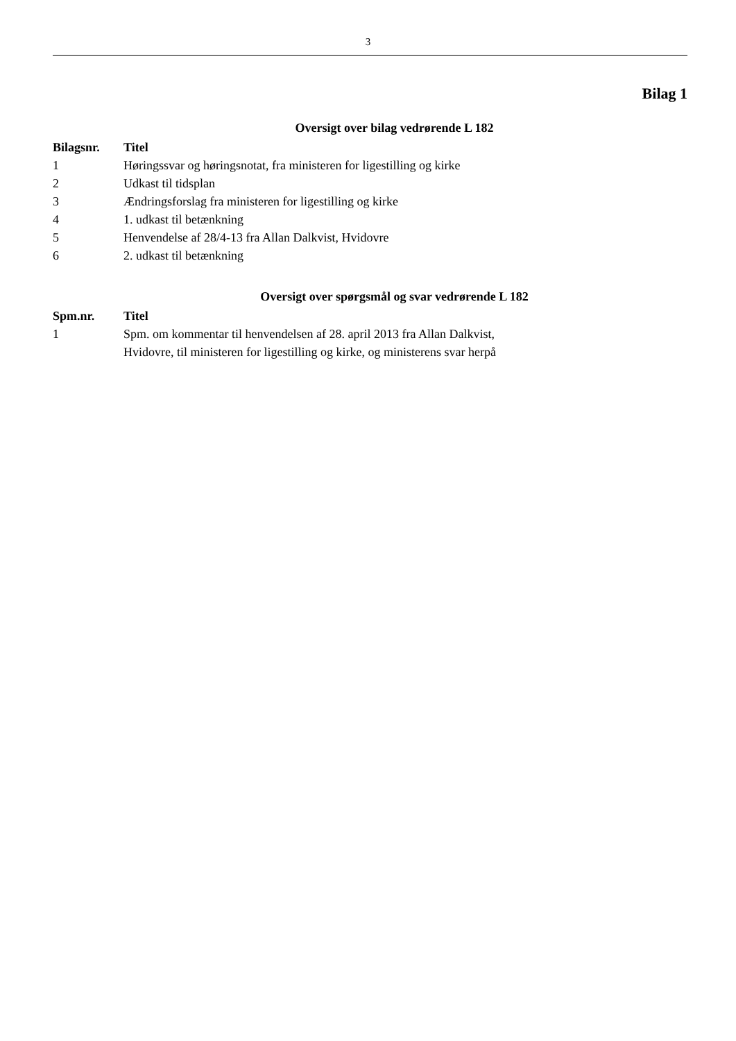3
Bilag 1
Oversigt over bilag vedrørende L 182
| Bilagsnr. | Titel |
| --- | --- |
| 1 | Høringssvar og høringsnotat, fra ministeren for ligestilling og kirke |
| 2 | Udkast til tidsplan |
| 3 | Ændringsforslag fra ministeren for ligestilling og kirke |
| 4 | 1. udkast til betænkning |
| 5 | Henvendelse af 28/4-13 fra Allan Dalkvist, Hvidovre |
| 6 | 2. udkast til betænkning |
Oversigt over spørgsmål og svar vedrørende L 182
| Spm.nr. | Titel |
| --- | --- |
| 1 | Spm. om kommentar til henvendelsen af 28. april 2013 fra Allan Dalkvist, Hvidovre, til ministeren for ligestilling og kirke, og ministerens svar herpå |